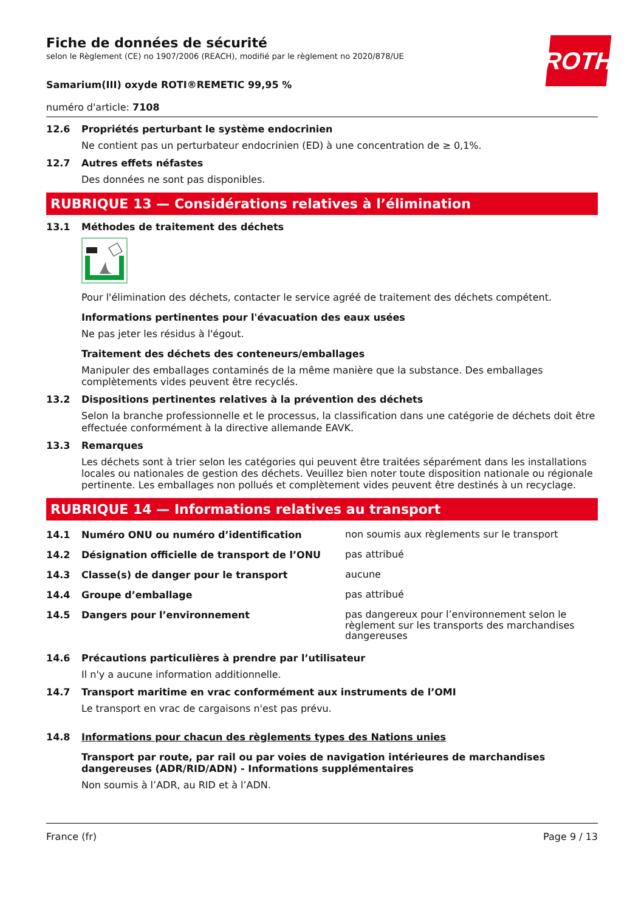ROTH
Fiche de données de sécurité
selon le Règlement (CE) no 1907/2006 (REACH), modifié par le règlement no 2020/878/UE
Samarium(III) oxyde ROTI®REMETIC 99,95 %
numéro d'article: 7108
12.6 Propriétés perturbant le système endocrinien
Ne contient pas un perturbateur endocrinien (ED) à une concentration de ≥ 0,1%.
12.7 Autres effets néfastes
Des données ne sont pas disponibles.
RUBRIQUE 13 — Considérations relatives à l’élimination
13.1 Méthodes de traitement des déchets
Pour l'élimination des déchets, contacter le service agréé de traitement des déchets compétent.
Informations pertinentes pour l'évacuation des eaux usées
Ne pas jeter les résidus à l'égout.
Traitement des déchets des conteneurs/emballages
Manipuler des emballages contaminés de la même manière que la substance. Des emballages complètements vides peuvent être recyclés.
13.2 Dispositions pertinentes relatives à la prévention des déchets
Selon la branche professionnelle et le processus, la classification dans une catégorie de déchets doit être effectuée conformément à la directive allemande EAVK.
13.3 Remarques
Les déchets sont à trier selon les catégories qui peuvent être traitées séparément dans les installations locales ou nationales de gestion des déchets. Veuillez bien noter toute disposition nationale ou régionale pertinente. Les emballages non pollués et complètement vides peuvent être destinés à un recyclage.
RUBRIQUE 14 — Informations relatives au transport
14.1 Numéro ONU ou numéro d’identification non soumis aux règlements sur le transport
14.2 Désignation officielle de transport de l’ONU pas attribué
14.3 Classe(s) de danger pour le transport aucune
14.4 Groupe d’emballage pas attribué
14.5 Dangers pour l’environnement pas dangereux pour l’environnement selon le règlement sur les transports des marchandises dangereuses
14.6 Précautions particulières à prendre par l’utilisateur
Il n'y a aucune information additionnelle.
14.7 Transport maritime en vrac conformément aux instruments de l’OMI
Le transport en vrac de cargaisons n'est pas prévu.
14.8 Informations pour chacun des règlements types des Nations unies
Transport par route, par rail ou par voies de navigation intérieures de marchandises dangereuses (ADR/RID/ADN) - Informations supplémentaires
Non soumis à l’ADR, au RID et à l’ADN.
France (fr) Page 9 / 13